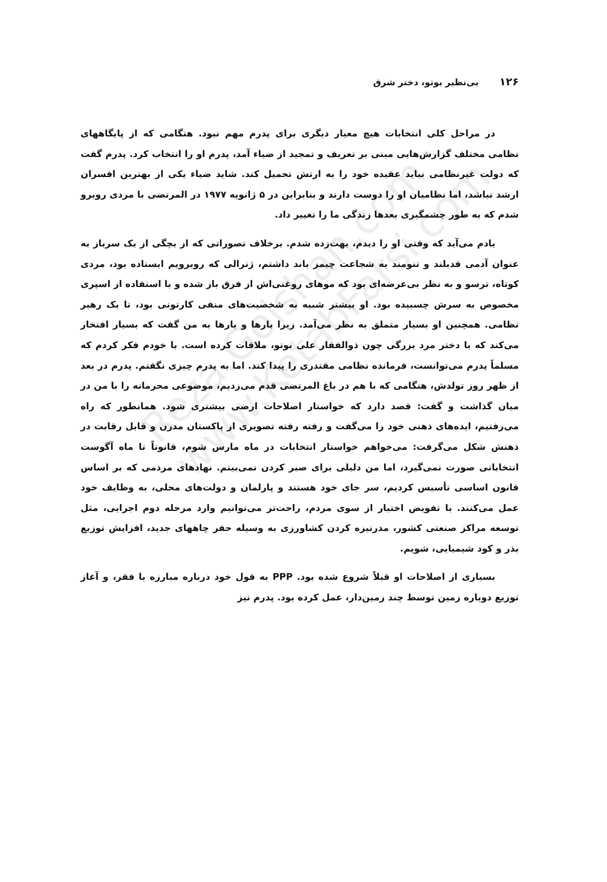Reza.Golshan.com www.KetabFarsi.com
۱۲۶ بی‌نظیر بوتو، دختر شرق
در مراحل کلی انتخابات هیچ معیار دیگری برای پدرم مهم نبود. هنگامی که از پایگاههای نظامی مختلف گزارش‌هایی مبنی بر تعریف و تمجید از ضیاء آمد، پدرم او را انتخاب کرد. پدرم گفت که دولت غیرنظامی نباید عقیده خود را به ارتش تحمیل کند. شاید ضیاء یکی از بهترین افسران ارشد نباشد، اما نظامیان او را دوست دارند و بنابراین در ۵ ژانویه ۱۹۷۷ در المرتضی با مردی روبرو شدم که به طور چشمگیری بعدها زندگی ما را تغییر داد.
یادم می‌آید که وقتی او را دیدم، بهت‌زده شدم. برخلاف تصوراتی که از بچگی از یک سرباز به عنوان آدمی قدبلند و تنومند به شجاعت چیمز باند داشتم، ژنرالی که روبرویم ایستاده بود، مردی کوتاه، ترسو و به نظر بی‌عرضه‌ای بود که موهای روغنی‌اش از فرق باز شده و با استفاده از اسپری مخصوص به سرش چسبیده بود. او بیشتر شبیه به شخصیت‌های منفی کارتونی بود، تا یک رهبر نظامی. همچنین او بسیار متملق به نظر می‌آمد. زیرا بارها و بارها به من گفت که بسیار افتخار می‌کند که با دختر مرد بزرگی چون ذوالفقار علی بوتو، ملاقات کرده است. با خودم فکر کردم که مسلماً پدرم می‌توانست، فرمانده نظامی مقتدری را پیدا کند. اما به پدرم چیزی نگفتم. پدرم در بعد از ظهر روز تولدش، هنگامی که با هم در باغ المرتضی قدم می‌زدیم، موضوعی محرمانه را با من در میان گذاشت و گفت: قصد دارد که خواستار اصلاحات ارضی بیشتری شود. همانطور که راه می‌رفتیم، ایده‌های ذهنی خود را می‌گفت و رفته رفته تصویری از پاکستان مدرن و قابل رقابت در ذهنش شکل می‌گرفت: می‌خواهم خواستار انتخابات در ماه مارس شوم، قانوناً تا ماه آگوست انتخاباتی صورت نمی‌گیرد، اما من دلیلی برای صبر کردن نمی‌بینم. نهادهای مردمی که بر اساس قانون اساسی تأسیس کردیم، سر جای خود هستند و پارلمان و دولت‌های محلی، به وظایف خود عمل می‌کنند. با تفویض اختیار از سوی مردم، راحت‌تر می‌توانیم وارد مرحله دوم اجرایی، مثل توسعه مراکز صنعتی کشور، مدرنیزه کردن کشاورزی به وسیله حفر چاههای جدید، افزایش توزیع بذر و کود شیمیایی، شویم.
بسیاری از اصلاحات او قبلاً شروع شده بود. PPP به قول خود درباره مبارزه با فقر، و آغاز توزیع دوباره زمین توسط چند زمین‌دار، عمل کرده بود. پدرم نیز